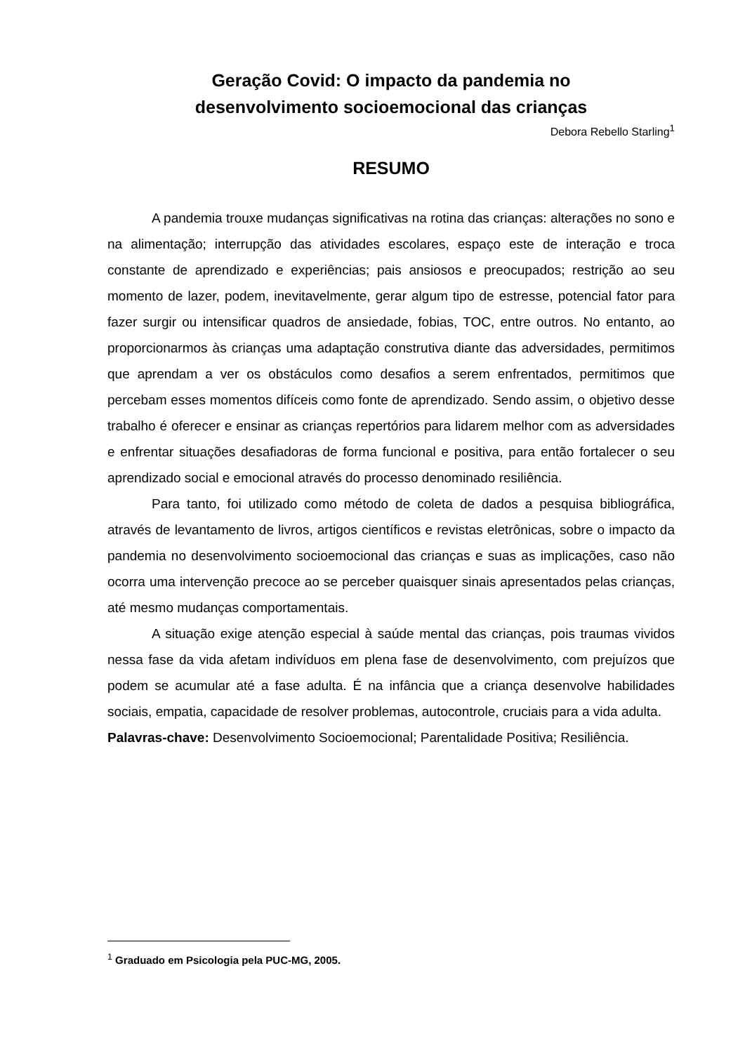Geração Covid: O impacto da pandemia no
desenvolvimento socioemocional das crianças
Debora Rebello Starling<sup>1</sup>
RESUMO
A pandemia trouxe mudanças significativas na rotina das crianças: alterações no sono e na alimentação; interrupção das atividades escolares, espaço este de interação e troca constante de aprendizado e experiências; pais ansiosos e preocupados; restrição ao seu momento de lazer, podem, inevitavelmente, gerar algum tipo de estresse, potencial fator para fazer surgir ou intensificar quadros de ansiedade, fobias, TOC, entre outros. No entanto, ao proporcionarmos às crianças uma adaptação construtiva diante das adversidades, permitimos que aprendam a ver os obstáculos como desafios a serem enfrentados, permitimos que percebam esses momentos difíceis como fonte de aprendizado. Sendo assim, o objetivo desse trabalho é oferecer e ensinar as crianças repertórios para lidarem melhor com as adversidades e enfrentar situações desafiadoras de forma funcional e positiva, para então fortalecer o seu aprendizado social e emocional através do processo denominado resiliência.
Para tanto, foi utilizado como método de coleta de dados a pesquisa bibliográfica, através de levantamento de livros, artigos científicos e revistas eletrônicas, sobre o impacto da pandemia no desenvolvimento socioemocional das crianças e suas as implicações, caso não ocorra uma intervenção precoce ao se perceber quaisquer sinais apresentados pelas crianças, até mesmo mudanças comportamentais.
A situação exige atenção especial à saúde mental das crianças, pois traumas vividos nessa fase da vida afetam indivíduos em plena fase de desenvolvimento, com prejuízos que podem se acumular até a fase adulta. É na infância que a criança desenvolve habilidades sociais, empatia, capacidade de resolver problemas, autocontrole, cruciais para a vida adulta.
Palavras-chave: Desenvolvimento Socioemocional; Parentalidade Positiva; Resiliência.
<sup>1</sup> Graduado em Psicologia pela PUC-MG, 2005.